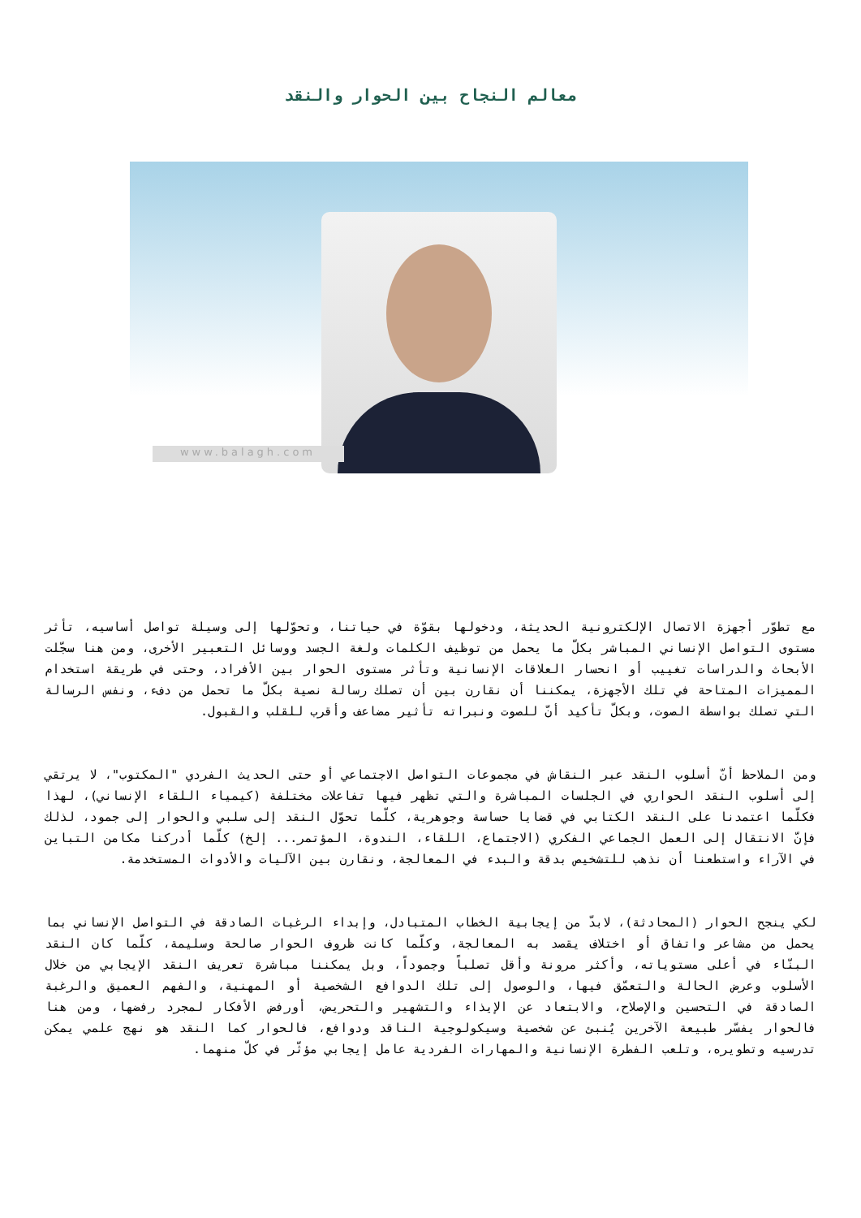معالم النجاح بين الحوار والنقد
www.balagh.com
مع تطوّر أجهزة الاتصال الإلكترونية الحديثة، ودخولها بقوّة في حياتنا، وتحوّلها إلى وسيلة تواصل أساسيه، تأثر مستوى التواصل الإنساني المباشر بكلّ ما يحمل من توظيف الكلمات ولغة الجسد ووسائل التعبير الأخرى، ومن هنا سجّلت الأبحاث والدراسات تغييب أو انحسار العلاقات الإنسانية وتأثر مستوى الحوار بين الأفراد، وحتى في طريقة استخدام المميزات المتاحة في تلك الأجهزة، يمكننا أن نقارن بين أن تصلك رسالة نصية بكلّ ما تحمل من دفء، ونفس الرسالة التي تصلك بواسطة الصوت، وبكلّ تأكيد أنّ للصوت ونبراته تأثير مضاعف وأقرب للقلب والقبول.
ومن الملاحظ أنّ أسلوب النقد عبر النقاش في مجموعات التواصل الاجتماعي أو حتى الحديث الفردي "المكتوب"، لا يرتقي إلى أسلوب النقد الحواري في الجلسات المباشرة والتي تظهر فيها تفاعلات مختلفة (كيمياء اللقاء الإنساني)، لهذا فكلّما اعتمدنا على النقد الكتابي في قضايا حساسة وجوهرية، كلّما تحوّل النقد إلى سلبي والحوار إلى جمود، لذلك فإنّ الانتقال إلى العمل الجماعي الفكري (الاجتماع، اللقاء، الندوة، المؤتمر... إلخ) كلّما أدركنا مكامن التباين في الآراء واستطعنا أن نذهب للتشخيص بدقة والبدء في المعالجة، ونقارن بين الآليات والأدوات المستخدمة.
لكي ينجح الحوار (المحادثة)، لابدّ من إيجابية الخطاب المتبادل، وإبداء الرغبات الصادقة في التواصل الإنساني بما يحمل من مشاعر واتفاق أو اختلاف يقصد به المعالجة، وكلّما كانت ظروف الحوار صالحة وسليمة، كلّما كان النقد البنّاء في أعلى مستوياته، وأكثر مرونة وأقل تصلباً وجموداً، وبل يمكننا مباشرة تعريف النقد الإيجابي من خلال الأسلوب وعرض الحالة والتعمّق فيها، والوصول إلى تلك الدوافع الشخصية أو المهنية، والفهم العميق والرغبة الصادقة في التحسين والإصلاح، والابتعاد عن الإيذاء والتشهير والتحريض، أورفض الأفكار لمجرد رفضها، ومن هنا فالحوار يفسّر طبيعة الآخرين يُنبئ عن شخصية وسيكولوجية الناقد ودوافع، فالحوار كما النقد هو نهج علمي يمكن تدرسيه وتطويره، وتلعب الفطرة الإنسانية والمهارات الفردية عامل إيجابي مؤثّر في كلّ منهما.